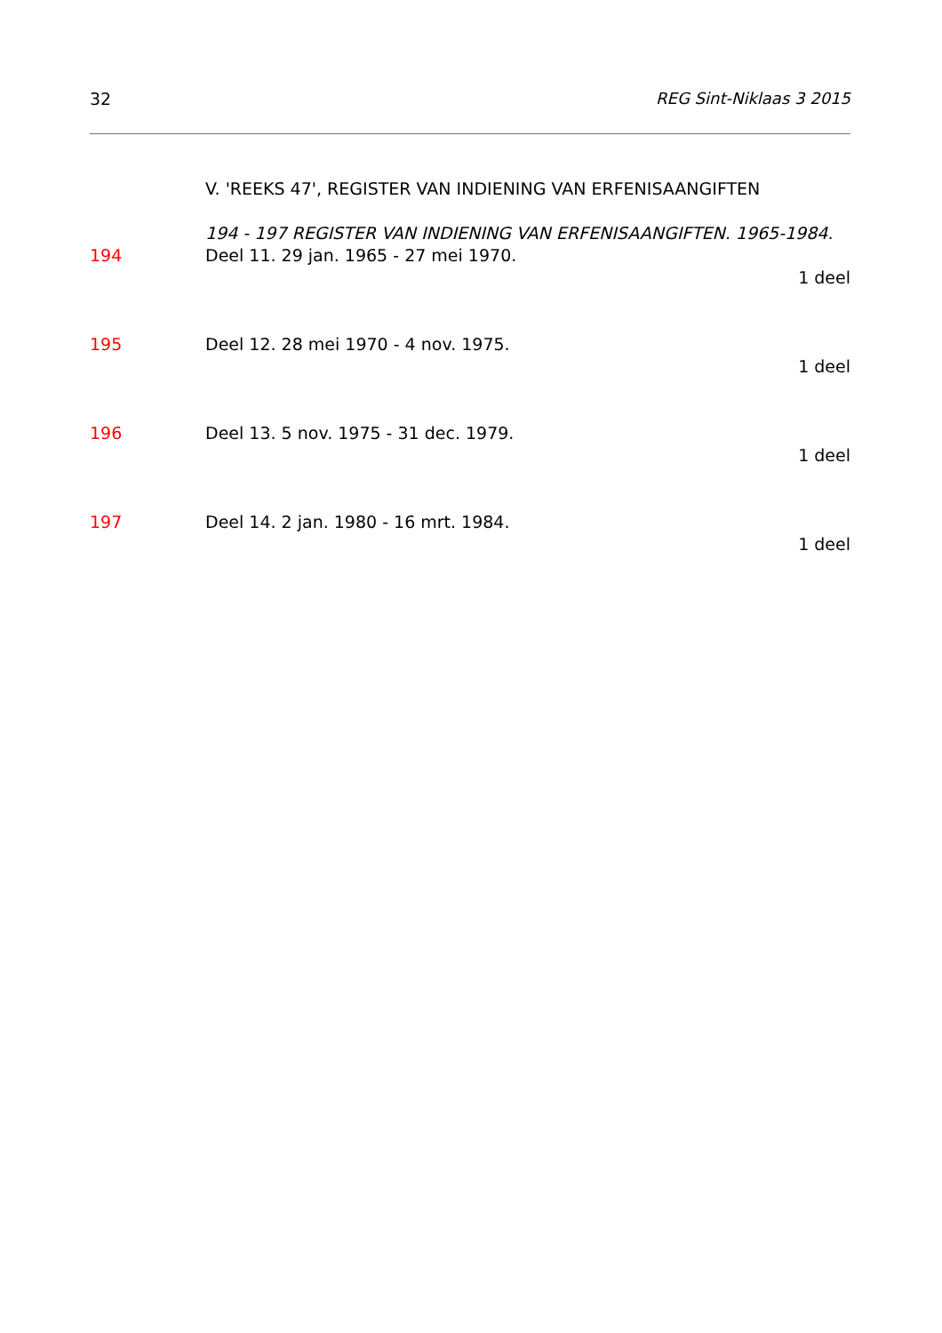32 REG Sint-Niklaas 3 2015
V. 'REEKS 47', REGISTER VAN INDIENING VAN ERFENISAANGIFTEN
194 - 197 REGISTER VAN INDIENING VAN ERFENISAANGIFTEN. 1965-1984.
194 Deel 11. 29 jan. 1965 - 27 mei 1970.
1 deel
195 Deel 12. 28 mei 1970 - 4 nov. 1975.
1 deel
196 Deel 13. 5 nov. 1975 - 31 dec. 1979.
1 deel
197 Deel 14. 2 jan. 1980 - 16 mrt. 1984.
1 deel